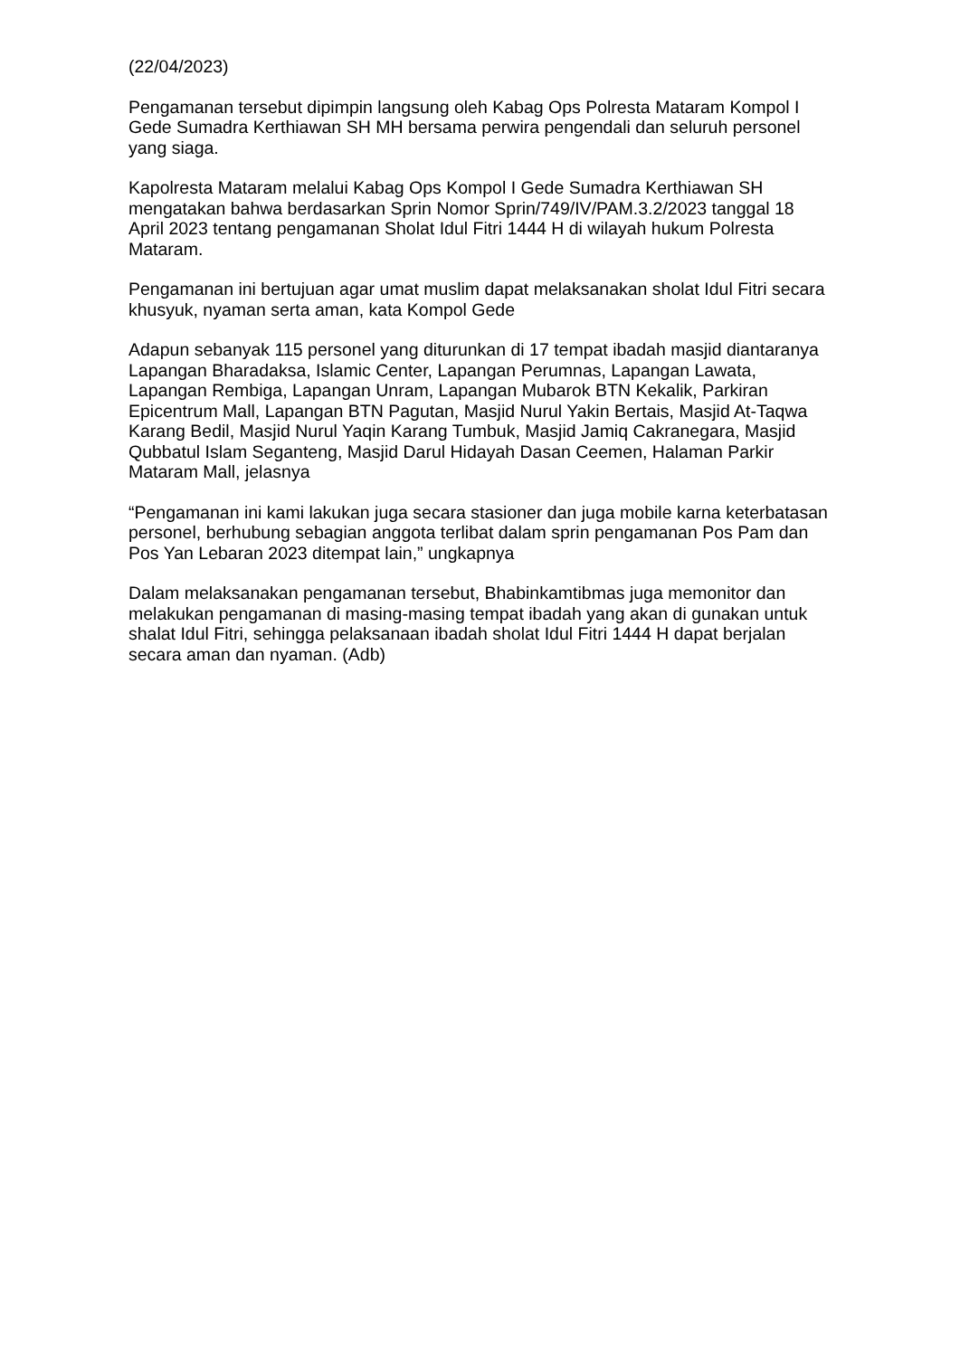(22/04/2023)
Pengamanan tersebut dipimpin langsung oleh Kabag Ops Polresta Mataram Kompol I Gede Sumadra Kerthiawan SH MH bersama perwira pengendali dan seluruh personel yang siaga.
Kapolresta Mataram melalui Kabag Ops Kompol I Gede Sumadra Kerthiawan SH mengatakan bahwa berdasarkan Sprin Nomor Sprin/749/IV/PAM.3.2/2023 tanggal 18 April 2023 tentang pengamanan Sholat Idul Fitri 1444 H di wilayah hukum Polresta Mataram.
Pengamanan ini bertujuan agar umat muslim dapat melaksanakan sholat Idul Fitri secara khusyuk, nyaman serta aman, kata Kompol Gede
Adapun sebanyak 115 personel yang diturunkan di 17 tempat ibadah masjid diantaranya Lapangan Bharadaksa, Islamic Center, Lapangan Perumnas, Lapangan Lawata, Lapangan Rembiga, Lapangan Unram, Lapangan Mubarok BTN Kekalik, Parkiran Epicentrum Mall, Lapangan BTN Pagutan, Masjid Nurul Yakin Bertais, Masjid At-Taqwa Karang Bedil, Masjid Nurul Yaqin Karang Tumbuk, Masjid Jamiq Cakranegara, Masjid Qubbatul Islam Seganteng, Masjid Darul Hidayah Dasan Ceemen, Halaman Parkir Mataram Mall, jelasnya
“Pengamanan ini kami lakukan juga secara stasioner dan juga mobile karna keterbatasan personel, berhubung sebagian anggota terlibat dalam sprin pengamanan Pos Pam dan Pos Yan Lebaran 2023 ditempat lain,” ungkapnya
Dalam melaksanakan pengamanan tersebut, Bhabinkamtibmas juga memonitor dan melakukan pengamanan di masing-masing tempat ibadah yang akan di gunakan untuk shalat Idul Fitri, sehingga pelaksanaan ibadah sholat Idul Fitri 1444 H dapat berjalan secara aman dan nyaman. (Adb)